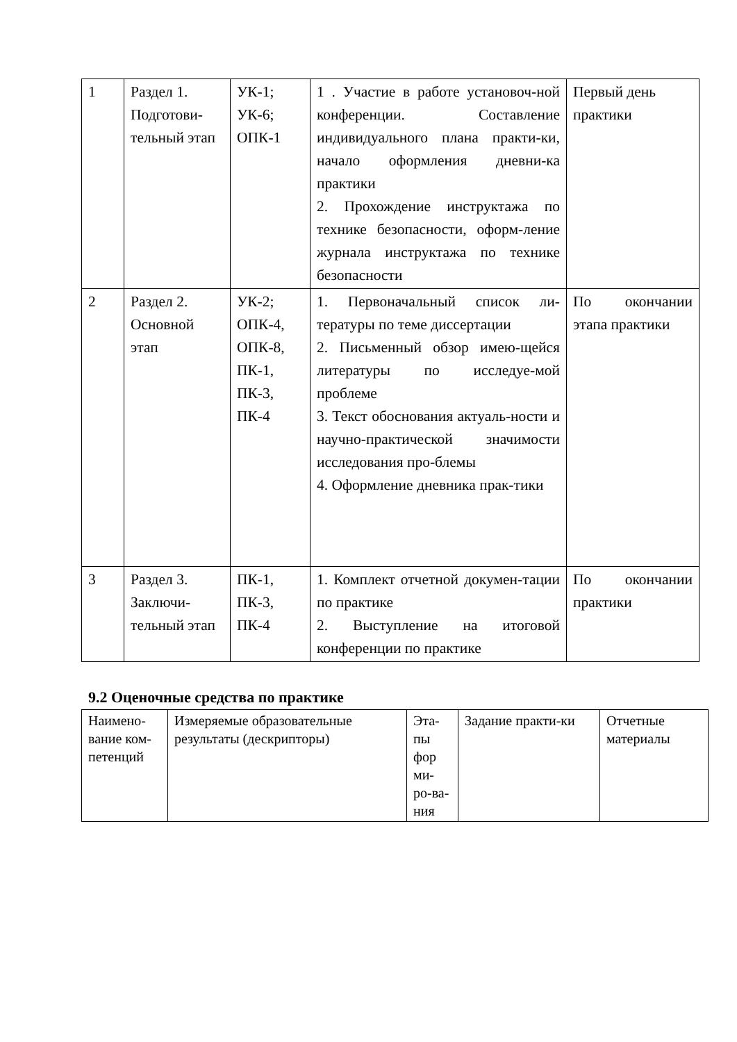| 1 | Раздел 1. Подготови-тельный этап | УК-1; УК-6; ОПК-1 | 1 . Участие в работе установоч-ной конференции. Составление индивидуального плана практи-ки, начало оформления дневни-ка практики 2. Прохождение инструктажа по технике безопасности, оформ-ление журнала инструктажа по технике безопасности | Первый день практики |
| 2 | Раздел 2. Основной этап | УК-2; ОПК-4, ОПК-8, ПК-1, ПК-3, ПК-4 | 1. Первоначальный список ли-тературы по теме диссертации 2. Письменный обзор имею-щейся литературы по исследуе-мой проблеме 3. Текст обоснования актуаль-ности и научно-практической значимости исследования про-блемы 4. Оформление дневника прак-тики | По окончании этапа практики |
| 3 | Раздел 3. Заключи-тельный этап | ПК-1, ПК-3, ПК-4 | 1. Комплект отчетной докумен-тации по практике 2. Выступление на итоговой конференции по практике | По окончании практики |
9.2 Оценочные средства по практике
| Наимено-вание ком-петенций | Измеряемые образовательные результаты (дескрипторы) | Эта-пы фор ми-ро-ва-ния | Задание практи-ки | Отчетные материалы |